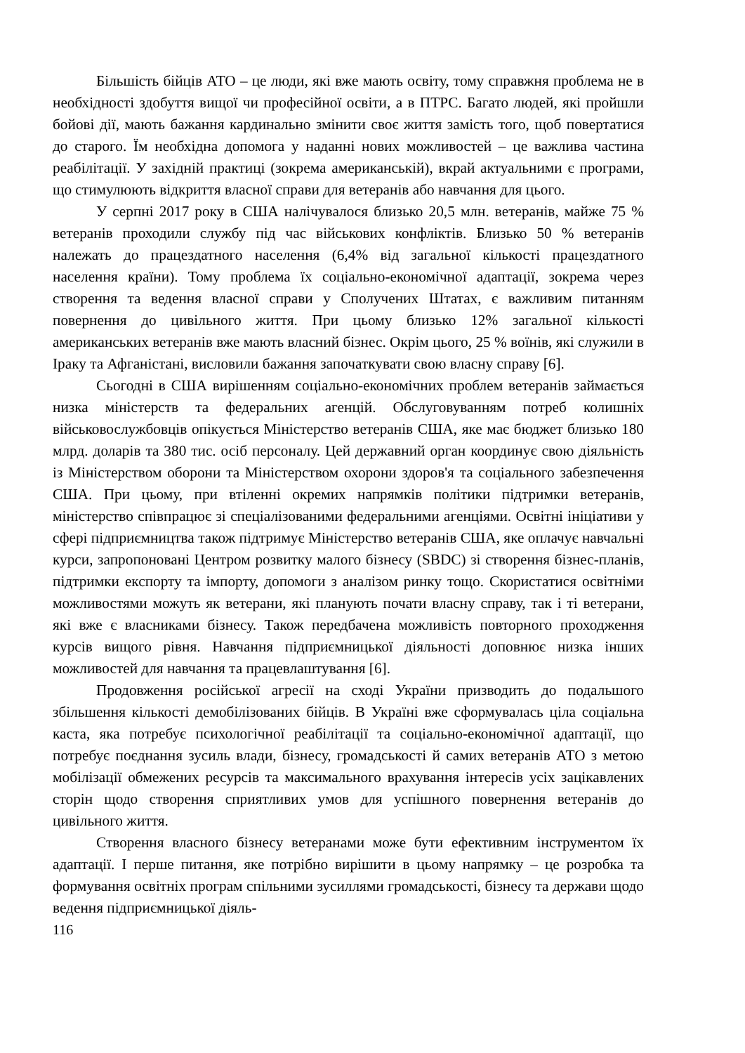Більшість бійців АТО – це люди, які вже мають освіту, тому справжня проблема не в необхідності здобуття вищої чи професійної освіти, а в ПТРС. Багато людей, які пройшли бойові дії, мають бажання кардинально змінити своє життя замість того, щоб повертатися до старого. Їм необхідна допомога у наданні нових можливостей – це важлива частина реабілітації. У західній практиці (зокрема американській), вкрай актуальними є програми, що стимулюють відкриття власної справи для ветеранів або навчання для цього.
У серпні 2017 року в США налічувалося близько 20,5 млн. ветеранів, майже 75 % ветеранів проходили службу під час військових конфліктів. Близько 50 % ветеранів належать до працездатного населення (6,4% від загальної кількості працездатного населення країни). Тому проблема їх соціально-економічної адаптації, зокрема через створення та ведення власної справи у Сполучених Штатах, є важливим питанням повернення до цивільного життя. При цьому близько 12% загальної кількості американських ветеранів вже мають власний бізнес. Окрім цього, 25 % воїнів, які служили в Іраку та Афганістані, висловили бажання започаткувати свою власну справу [6].
Сьогодні в США вирішенням соціально-економічних проблем ветеранів займається низка міністерств та федеральних агенцій. Обслуговуванням потреб колишніх військовослужбовців опікується Міністерство ветеранів США, яке має бюджет близько 180 млрд. доларів та 380 тис. осіб персоналу. Цей державний орган координує свою діяльність із Міністерством оборони та Міністерством охорони здоров'я та соціального забезпечення США. При цьому, при втіленні окремих напрямків політики підтримки ветеранів, міністерство співпрацює зі спеціалізованими федеральними агенціями. Освітні ініціативи у сфері підприємництва також підтримує Міністерство ветеранів США, яке оплачує навчальні курси, запропоновані Центром розвитку малого бізнесу (SBDC) зі створення бізнес-планів, підтримки експорту та імпорту, допомоги з аналізом ринку тощо. Скористатися освітніми можливостями можуть як ветерани, які планують почати власну справу, так і ті ветерани, які вже є власниками бізнесу. Також передбачена можливість повторного проходження курсів вищого рівня. Навчання підприємницької діяльності доповнює низка інших можливостей для навчання та працевлаштування [6].
Продовження російської агресії на сході України призводить до подальшого збільшення кількості демобілізованих бійців. В Україні вже сформувалась ціла соціальна каста, яка потребує психологічної реабілітації та соціально-економічної адаптації, що потребує поєднання зусиль влади, бізнесу, громадськості й самих ветеранів АТО з метою мобілізації обмежених ресурсів та максимального врахування інтересів усіх зацікавлених сторін щодо створення сприятливих умов для успішного повернення ветеранів до цивільного життя.
Створення власного бізнесу ветеранами може бути ефективним інструментом їх адаптації. І перше питання, яке потрібно вирішити в цьому напрямку – це розробка та формування освітніх програм спільними зусиллями громадськості, бізнесу та держави щодо ведення підприємницької діяль-
116